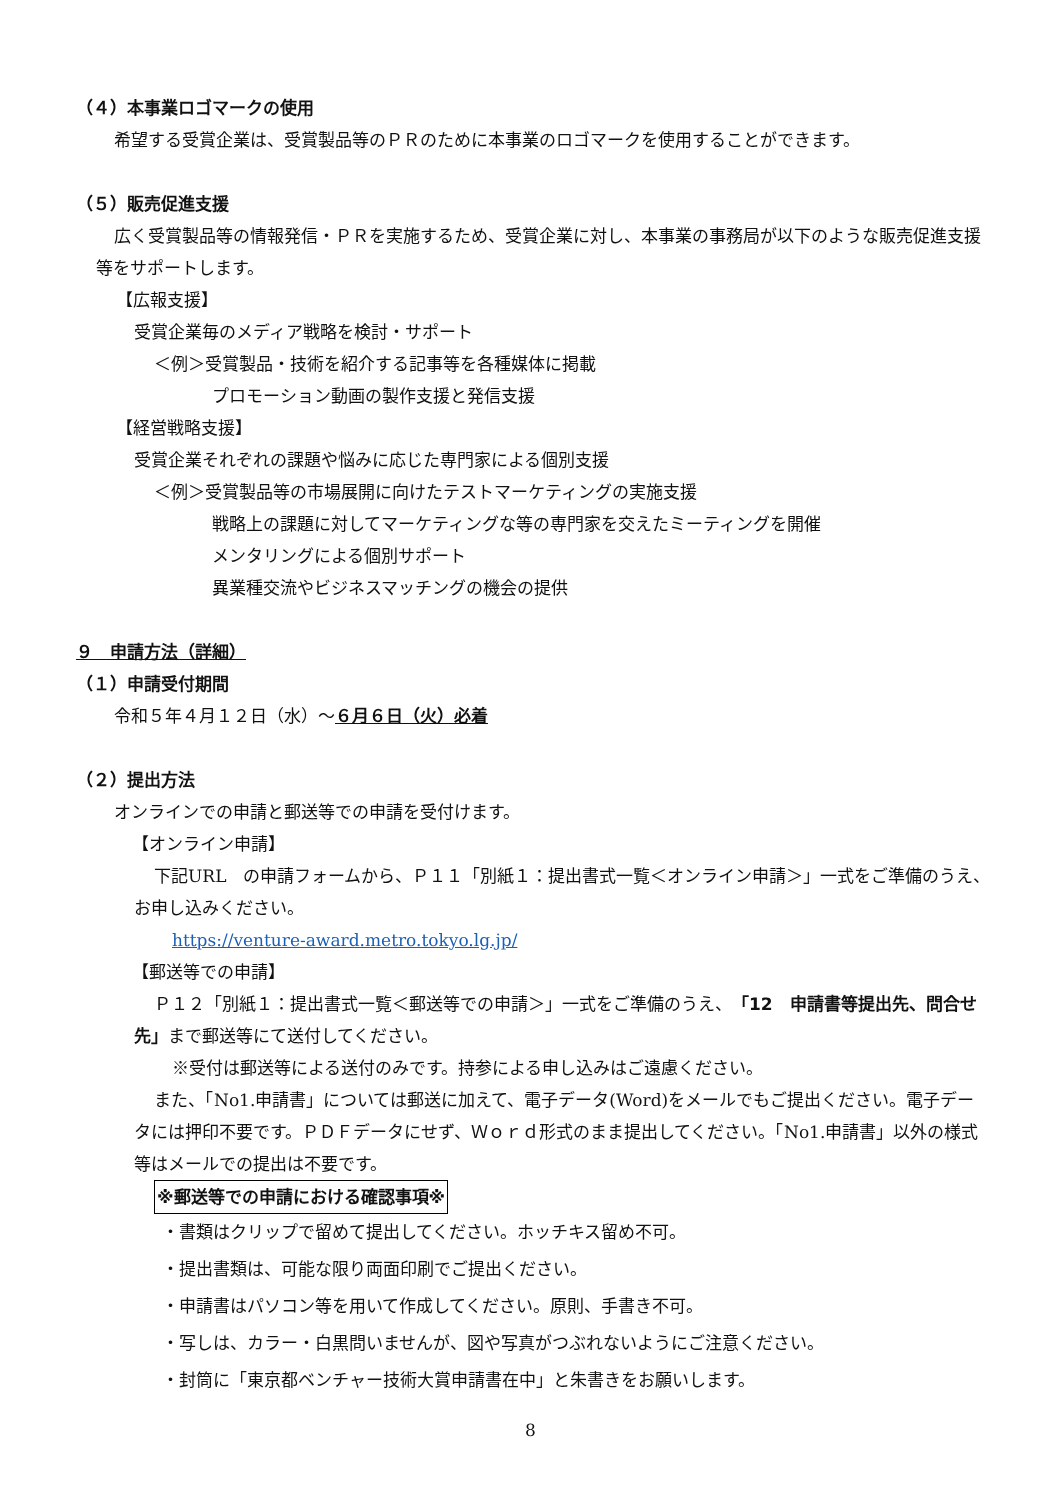（４）本事業ロゴマークの使用
希望する受賞企業は、受賞製品等のＰＲのために本事業のロゴマークを使用することができます。
（５）販売促進支援
広く受賞製品等の情報発信・ＰＲを実施するため、受賞企業に対し、本事業の事務局が以下のような販売促進支援等をサポートします。
【広報支援】
受賞企業毎のメディア戦略を検討・サポート
＜例＞受賞製品・技術を紹介する記事等を各種媒体に掲載
プロモーション動画の製作支援と発信支援
【経営戦略支援】
受賞企業それぞれの課題や悩みに応じた専門家による個別支援
＜例＞受賞製品等の市場展開に向けたテストマーケティングの実施支援
戦略上の課題に対してマーケティングな等の専門家を交えたミーティングを開催
メンタリングによる個別サポート
異業種交流やビジネスマッチングの機会の提供
９　申請方法（詳細）
（１）申請受付期間
令和５年４月１２日（水）～６月６日（火）必着
（２）提出方法
オンラインでの申請と郵送等での申請を受付けます。
【オンライン申請】
下記URL　の申請フォームから、Ｐ１１「別紙１：提出書式一覧＜オンライン申請＞」一式をご準備のうえ、お申し込みください。
https://venture-award.metro.tokyo.lg.jp/
【郵送等での申請】
Ｐ１２「別紙１：提出書式一覧＜郵送等での申請＞」一式をご準備のうえ、「12　申請書等提出先、問合せ先」まで郵送等にて送付してください。
※受付は郵送等による送付のみです。持参による申し込みはご遠慮ください。
また、「No1.申請書」については郵送に加えて、電子データ(Word)をメールでもご提出ください。電子データには押印不要です。ＰＤＦデータにせず、Ｗｏｒｄ形式のまま提出してください。「No1.申請書」以外の様式等はメールでの提出は不要です。
※郵送等での申請における確認事項※
・書類はクリップで留めて提出してください。ホッチキス留め不可。
・提出書類は、可能な限り両面印刷でご提出ください。
・申請書はパソコン等を用いて作成してください。原則、手書き不可。
・写しは、カラー・白黒問いませんが、図や写真がつぶれないようにご注意ください。
・封筒に「東京都ベンチャー技術大賞申請書在中」と朱書きをお願いします。
8